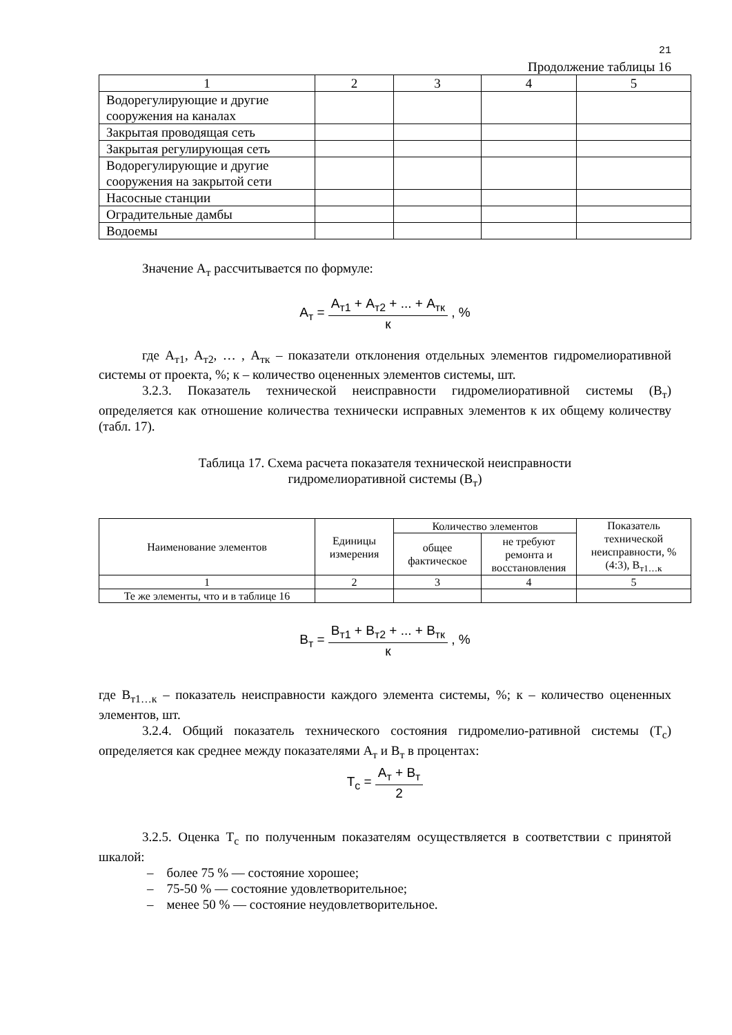21
Продолжение таблицы 16
| 1 | 2 | 3 | 4 | 5 |
| Водорегулирующие и другие сооружения на каналах | | | | |
| Закрытая проводящая сеть | | | | |
| Закрытая регулирующая сеть | | | | |
| Водорегулирующие и другие сооружения на закрытой сети | | | | |
| Насосные станции | | | | |
| Оградительные дамбы | | | | |
| Водоемы | | | | |
Значение А<sub>т</sub> рассчитывается по формуле:
А<sub>т</sub> =
А<sub>т1</sub> + А<sub>т2</sub> + ... + А<sub>тк</sub>
к
, %
где А<sub>т1</sub>, А<sub>т2</sub>, … , А<sub>тк</sub> – показатели отклонения отдельных элементов гидромелиоративной системы от проекта, %; к – количество оцененных элементов системы, шт.
3.2.3. Показатель технической неисправности гидромелиоративной системы (В<sub>т</sub>) определяется как отношение количества технически исправных элементов к их общему количеству (табл. 17).
Таблица 17. Схема расчета показателя технической неисправности
гидромелиоративной системы (В<sub>т</sub>)
| Наименование элементов | Единицы измерения | Количество элементов | | Показатель технической неисправности, % (4:3), В<sub>т1…к</sub> |
| --- | --- | --- | --- | --- |
| | | общее фактическое | не требуют ремонта и восстановления | |
| 1 | 2 | 3 | 4 | 5 |
| Те же элементы, что и в таблице 16 | | | | |
В<sub>т</sub> =
В<sub>т1</sub> + В<sub>т2</sub> + ... + В<sub>тк</sub>
к
, %
где В<sub>т1…к</sub> – показатель неисправности каждого элемента системы, %; к – количество оцененных элементов, шт.
3.2.4. Общий показатель технического состояния гидромелио-ративной системы (Т<sub>с</sub>) определяется как среднее между показателями А<sub>т</sub> и В<sub>т</sub> в процентах:
Т<sub>с</sub> =
А<sub>т</sub> + В<sub>т</sub>
2
3.2.5. Оценка Т<sub>с</sub> по полученным показателям осуществляется в соответствии с принятой шкалой:
– более 75 % — состояние хорошее;
– 75-50 % — состояние удовлетворительное;
– менее 50 % — состояние неудовлетворительное.